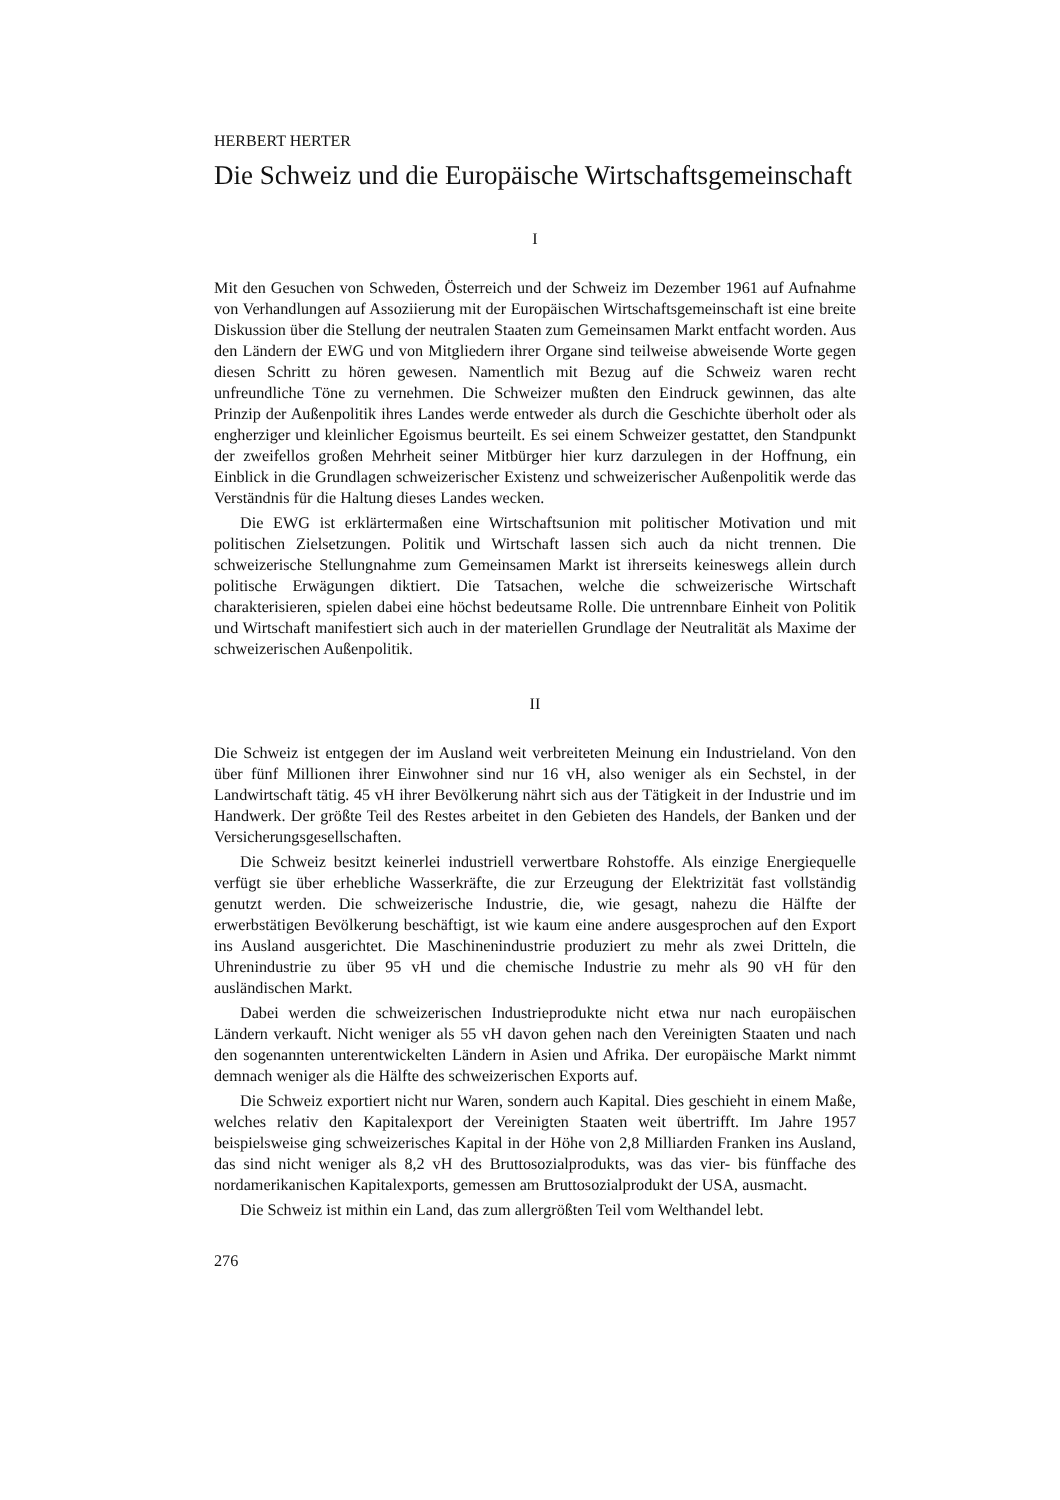HERBERT HERTER
Die Schweiz und die Europäische Wirtschaftsgemeinschaft
I
Mit den Gesuchen von Schweden, Österreich und der Schweiz im Dezember 1961 auf Aufnahme von Verhandlungen auf Assoziierung mit der Europäischen Wirtschafts­gemeinschaft ist eine breite Diskussion über die Stellung der neutralen Staaten zum Gemeinsamen Markt entfacht worden. Aus den Ländern der EWG und von Mitgliedern ihrer Organe sind teilweise abweisende Worte gegen diesen Schritt zu hören gewesen. Namentlich mit Bezug auf die Schweiz waren recht unfreundliche Töne zu vernehmen. Die Schweizer mußten den Eindruck gewinnen, das alte Prinzip der Außenpolitik ihres Landes werde entweder als durch die Geschichte überholt oder als engherziger und klein­licher Egoismus beurteilt. Es sei einem Schweizer gestattet, den Standpunkt der zweifel­los großen Mehrheit seiner Mitbürger hier kurz darzulegen in der Hoffnung, ein Einblick in die Grundlagen schweizerischer Existenz und schweizerischer Außenpolitik werde das Verständnis für die Haltung dieses Landes wecken.
Die EWG ist erklärtermaßen eine Wirtschaftsunion mit politischer Motivation und mit politischen Zielsetzungen. Politik und Wirtschaft lassen sich auch da nicht trennen. Die schweizerische Stellungnahme zum Gemeinsamen Markt ist ihrerseits keineswegs allein durch politische Erwägungen diktiert. Die Tatsachen, welche die schweizerische Wirtschaft charakterisieren, spielen dabei eine höchst bedeutsame Rolle. Die untrennbare Einheit von Politik und Wirtschaft manifestiert sich auch in der materiellen Grundlage der Neutralität als Maxime der schweizerischen Außenpolitik.
II
Die Schweiz ist entgegen der im Ausland weit verbreiteten Meinung ein Industrieland. Von den über fünf Millionen ihrer Einwohner sind nur 16 vH, also weniger als ein Sechstel, in der Landwirtschaft tätig. 45 vH ihrer Bevölkerung nährt sich aus der Tätig­keit in der Industrie und im Handwerk. Der größte Teil des Restes arbeitet in den Gebieten des Handels, der Banken und der Versicherungsgesellschaften.
Die Schweiz besitzt keinerlei industriell verwertbare Rohstoffe. Als einzige Energie­quelle verfügt sie über erhebliche Wasserkräfte, die zur Erzeugung der Elektrizität fast vollständig genutzt werden. Die schweizerische Industrie, die, wie gesagt, nahezu die Hälfte der erwerbstätigen Bevölkerung beschäftigt, ist wie kaum eine andere ausge­sprochen auf den Export ins Ausland ausgerichtet. Die Maschinenindustrie produziert zu mehr als zwei Dritteln, die Uhrenindustrie zu über 95 vH und die chemische Indu­strie zu mehr als 90 vH für den ausländischen Markt.
Dabei werden die schweizerischen Industrieprodukte nicht etwa nur nach europäischen Ländern verkauft. Nicht weniger als 55 vH davon gehen nach den Vereinigten Staaten und nach den sogenannten unterentwickelten Ländern in Asien und Afrika. Der euro­päische Markt nimmt demnach weniger als die Hälfte des schweizerischen Exports auf.
Die Schweiz exportiert nicht nur Waren, sondern auch Kapital. Dies geschieht in einem Maße, welches relativ den Kapitalexport der Vereinigten Staaten weit übertrifft. Im Jahre 1957 beispielsweise ging schweizerisches Kapital in der Höhe von 2,8 Milliar­den Franken ins Ausland, das sind nicht weniger als 8,2 vH des Bruttosozialprodukts, was das vier- bis fünffache des nordamerikanischen Kapitalexports, gemessen am Bruttosozialprodukt der USA, ausmacht.
Die Schweiz ist mithin ein Land, das zum allergrößten Teil vom Welthandel lebt.
276